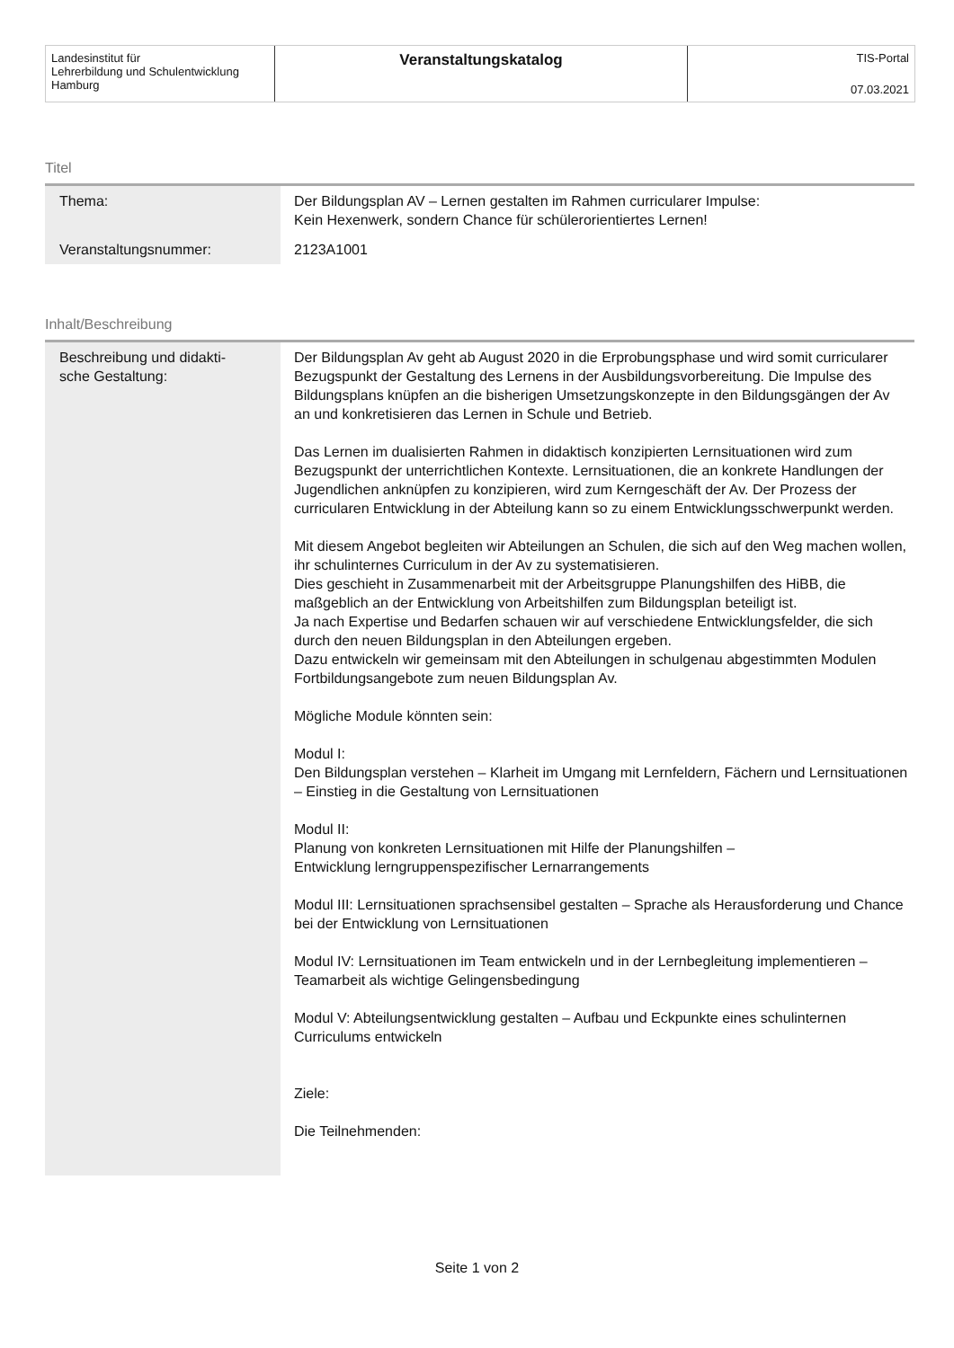Landesinstitut für
Lehrerbildung und Schulentwicklung
Hamburg
Veranstaltungskatalog
TIS-Portal
07.03.2021
Titel
| Thema: | Der Bildungsplan AV – Lernen gestalten im Rahmen curricularer Impulse: Kein Hexenwerk, sondern Chance für schülerorientiertes Lernen! |
| Veranstaltungsnummer: | 2123A1001 |
Inhalt/Beschreibung
| Beschreibung und didakti- sche Gestaltung: | Der Bildungsplan Av geht ab August 2020 in die Erprobungsphase und wird somit curricularer Bezugspunkt der Gestaltung des Lernens in der Ausbildungsvorbereitung. Die Impulse des Bildungsplans knüpfen an die bisherigen Umsetzungskonzepte in den Bildungsgängen der Av an und konkretisieren das Lernen in Schule und Betrieb. Das Lernen im dualisierten Rahmen in didaktisch konzipierten Lernsituationen wird zum Bezugspunkt der unterrichtlichen Kontexte. Lernsituationen, die an konkrete Handlungen der Jugendlichen anknüpfen zu konzipieren, wird zum Kerngeschäft der Av. Der Prozess der curricularen Entwicklung in der Abteilung kann so zu einem Entwicklungsschwerpunkt werden. Mit diesem Angebot begleiten wir Abteilungen an Schulen, die sich auf den Weg machen wollen, ihr schulinternes Curriculum in der Av zu systematisieren. Dies geschieht in Zusammenarbeit mit der Arbeitsgruppe Planungshilfen des HiBB, die maßgeblich an der Entwicklung von Arbeitshilfen zum Bildungsplan beteiligt ist. Ja nach Expertise und Bedarfen schauen wir auf verschiedene Entwicklungsfelder, die sich durch den neuen Bildungsplan in den Abteilungen ergeben. Dazu entwickeln wir gemeinsam mit den Abteilungen in schulgenau abgestimmten Modulen Fortbildungsangebote zum neuen Bildungsplan Av. Mögliche Module könnten sein: Modul I: Den Bildungsplan verstehen – Klarheit im Umgang mit Lernfeldern, Fächern und Lernsituationen – Einstieg in die Gestaltung von Lernsituationen Modul II: Planung von konkreten Lernsituationen mit Hilfe der Planungshilfen – Entwicklung lerngruppenspezifischer Lernarrangements Modul III: Lernsituationen sprachsensibel gestalten – Sprache als Herausforderung und Chance bei der Entwicklung von Lernsituationen Modul IV: Lernsituationen im Team entwickeln und in der Lernbegleitung implementieren – Teamarbeit als wichtige Gelingensbedingung Modul V: Abteilungsentwicklung gestalten – Aufbau und Eckpunkte eines schulinternen Curriculums entwickeln Ziele: Die Teilnehmenden: |
Seite 1 von 2